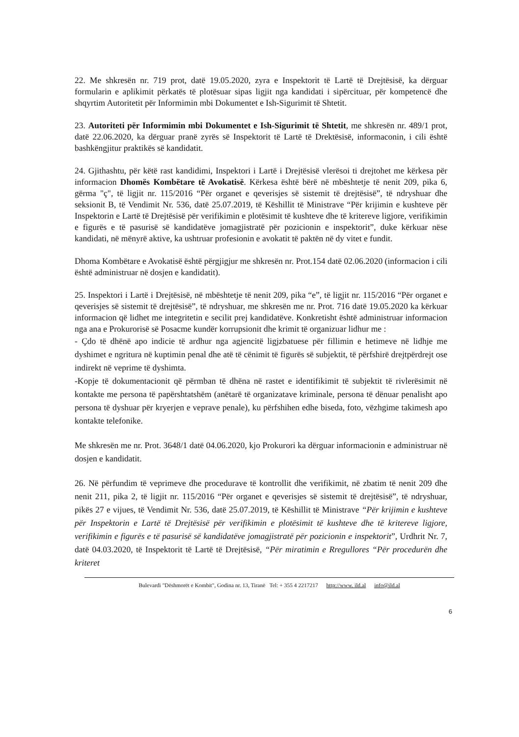22. Me shkresën nr. 719 prot, datë 19.05.2020, zyra e Inspektorit të Lartë të Drejtësisë, ka dërguar formularin e aplikimit përkatës të plotësuar sipas ligjit nga kandidati i sipërcituar, për kompetencë dhe shqyrtim Autoritetit për Informimin mbi Dokumentet e Ish-Sigurimit të Shtetit.
23. Autoriteti për Informimin mbi Dokumentet e Ish-Sigurimit të Shtetit, me shkresën nr. 489/1 prot, datë 22.06.2020, ka dërguar pranë zyrës së Inspektorit të Lartë të Drektësisë, informaconin, i cili është bashkëngjitur praktikës së kandidatit.
24. Gjithashtu, për këtë rast kandidimi, Inspektori i Lartë i Drejtësisë vlerësoi ti drejtohet me kërkesa për informacion Dhomës Kombëtare të Avokatisë. Kërkesa është bërë në mbështetje të nenit 209, pika 6, gërma "ç", të ligjit nr. 115/2016 “Për organet e qeverisjes së sistemit të drejtësisë”, të ndryshuar dhe seksionit B, të Vendimit Nr. 536, datë 25.07.2019, të Këshillit të Ministrave “Për krijimin e kushteve për Inspektorin e Lartë të Drejtësisë për verifikimin e plotësimit të kushteve dhe të kritereve ligjore, verifikimin e figurës e të pasurisë së kandidatëve jomagjistratë për pozicionin e inspektorit”, duke kërkuar nëse kandidati, në mënyrë aktive, ka ushtruar profesionin e avokatit të paktën në dy vitet e fundit.
Dhoma Kombëtare e Avokatisë është përgjigjur me shkresën nr. Prot.154 datë 02.06.2020 (informacion i cili është administruar në dosjen e kandidatit).
25. Inspektori i Lartë i Drejtësisë, në mbështetje të nenit 209, pika “e”, të ligjit nr. 115/2016 “Për organet e qeverisjes së sistemit të drejtësisë”, të ndryshuar, me shkresën me nr. Prot. 716 datë 19.05.2020 ka kërkuar informacion që lidhet me integritetin e secilit prej kandidatëve. Konkretisht është administruar informacion nga ana e Prokurorisë së Posacme kundër korrupsionit dhe krimit të organizuar lidhur me :
- Çdo të dhënë apo indicie të ardhur nga agjencitë ligjzbatuese për fillimin e hetimeve në lidhje me dyshimet e ngritura në kuptimin penal dhe atë të cënimit të figurës së subjektit, të përfshirë drejtpërdrejt ose indirekt në veprime të dyshimta.
-Kopje të dokumentacionit që përmban të dhëna në rastet e identifikimit të subjektit të rivlerësimit në kontakte me persona të papërshtatshëm (anëtarë të organizatave kriminale, persona të dënuar penalisht apo persona të dyshuar për kryerjen e veprave penale), ku përfshihen edhe biseda, foto, vëzhgime takimesh apo kontakte telefonike.
Me shkresën me nr. Prot. 3648/1 datë 04.06.2020, kjo Prokurori ka dërguar informacionin e administruar në dosjen e kandidatit.
26. Në përfundim të veprimeve dhe procedurave të kontrollit dhe verifikimit, në zbatim të nenit 209 dhe nenit 211, pika 2, të ligjit nr. 115/2016 “Për organet e qeverisjes së sistemit të drejtësisë”, të ndryshuar, pikës 27 e vijues, të Vendimit Nr. 536, datë 25.07.2019, të Këshillit të Ministrave “Për krijimin e kushteve për Inspektorin e Lartë të Drejtësisë për verifikimin e plotësimit të kushteve dhe të kritereve ligjore, verifikimin e figurës e të pasurisë së kandidatëve jomagjistratë për pozicionin e inspektorit”, Urdhrit Nr. 7, datë 04.03.2020, të Inspektorit të Lartë të Drejtësisë, “Për miratimin e Rregullores “Për procedurën dhe kriteret
Bulevardi "Dëshmorët e Kombit", Godina nr. 13, Tiranë Tel: + 355 4 2217217 http://www. ild.al info@ild.al
6